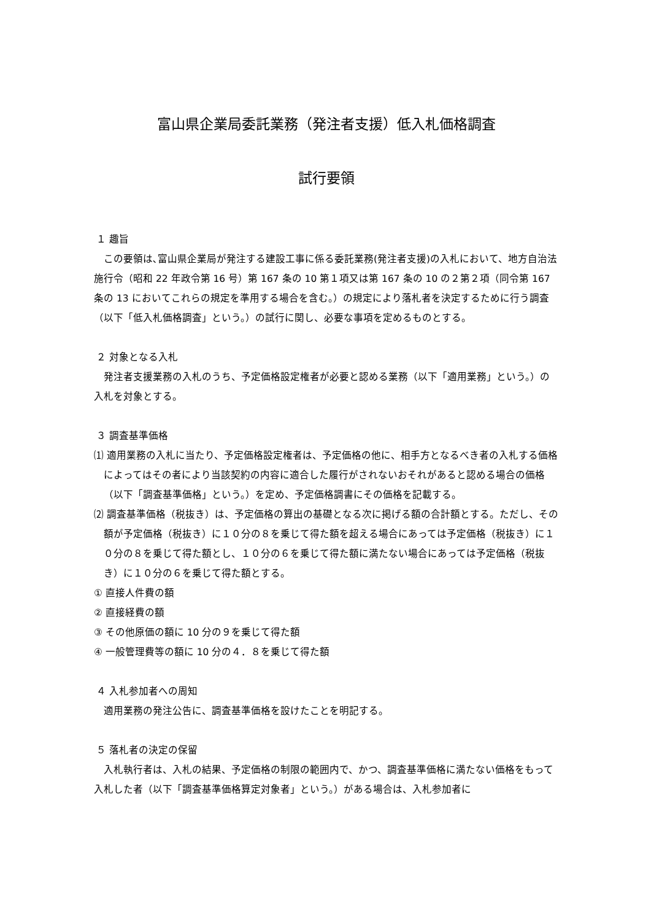富山県企業局委託業務（発注者支援）低入札価格調査
試行要領
１ 趣旨
この要領は､富山県企業局が発注する建設工事に係る委託業務(発注者支援)の入札において、地方自治法施行令（昭和 22 年政令第 16 号）第 167 条の 10 第１項又は第 167 条の 10 の２第２項（同令第 167 条の 13 においてこれらの規定を準用する場合を含む。）の規定により落札者を決定するために行う調査（以下「低入札価格調査」という。）の試行に関し、必要な事項を定めるものとする。
２ 対象となる入札
発注者支援業務の入札のうち、予定価格設定権者が必要と認める業務（以下「適用業務」という。）の入札を対象とする。
３ 調査基準価格
⑴ 適用業務の入札に当たり、予定価格設定権者は、予定価格の他に、相手方となるべき者の入札する価格によってはその者により当該契約の内容に適合した履行がされないおそれがあると認める場合の価格（以下「調査基準価格」という。）を定め、予定価格調書にその価格を記載する。
⑵ 調査基準価格（税抜き）は、予定価格の算出の基礎となる次に掲げる額の合計額とする。ただし、その額が予定価格（税抜き）に１０分の８を乗じて得た額を超える場合にあっては予定価格（税抜き）に１０分の８を乗じて得た額とし、１０分の６を乗じて得た額に満たない場合にあっては予定価格（税抜き）に１０分の６を乗じて得た額とする。
① 直接人件費の額
② 直接経費の額
③ その他原価の額に 10 分の９を乗じて得た額
④ 一般管理費等の額に 10 分の４．８を乗じて得た額
４ 入札参加者への周知
適用業務の発注公告に、調査基準価格を設けたことを明記する。
５ 落札者の決定の保留
入札執行者は、入札の結果、予定価格の制限の範囲内で、かつ、調査基準価格に満たない価格をもって入札した者（以下「調査基準価格算定対象者」という。）がある場合は、入札参加者に